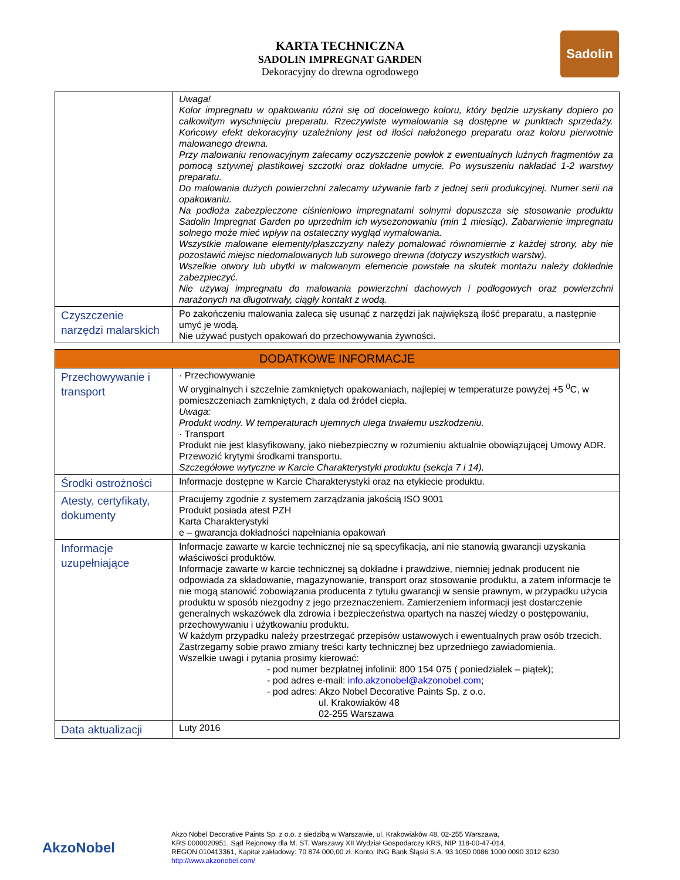Sadolin
KARTA TECHNICZNA
SADOLIN IMPREGNAT GARDEN
Dekoracyjny do drewna ogrodowego
| | Uwaga! Kolor impregnatu w opakowaniu różni się od docelowego koloru, który będzie uzyskany dopiero po całkowitym wyschnięciu preparatu. Rzeczywiste wymalowania są dostępne w punktach sprzedaży. Końcowy efekt dekoracyjny uzależniony jest od ilości nałożonego preparatu oraz koloru pierwotnie malowanego drewna. Przy malowaniu renowacyjnym zalecamy oczyszczenie powłok z ewentualnych luźnych fragmentów za pomocą sztywnej plastikowej szczotki oraz dokładne umycie. Po wysuszeniu nakładać 1-2 warstwy preparatu. Do malowania dużych powierzchni zalecamy używanie farb z jednej serii produkcyjnej. Numer serii na opakowaniu. Na podłoża zabezpieczone ciśnieniowo impregnatami solnymi dopuszcza się stosowanie produktu Sadolin Impregnat Garden po uprzednim ich wysezonowaniu (min 1 miesiąc). Zabarwienie impregnatu solnego może mieć wpływ na ostateczny wygląd wymalowania. Wszystkie malowane elementy/płaszczyzny należy pomalować równomiernie z każdej strony, aby nie pozostawić miejsc niedomalowanych lub surowego drewna (dotyczy wszystkich warstw). Wszelkie otwory lub ubytki w malowanym elemencie powstałe na skutek montażu należy dokładnie zabezpieczyć. Nie używaj impregnatu do malowania powierzchni dachowych i podłogowych oraz powierzchni narażonych na długotrwały, ciągły kontakt z wodą. |
| Czyszczenie narzędzi malarskich | Po zakończeniu malowania zaleca się usunąć z narzędzi jak największą ilość preparatu, a następnie umyć je wodą. Nie używać pustych opakowań do przechowywania żywności. |
| DODATKOWE INFORMACJE | |
| Przechowywanie i transport | · Przechowywanie W oryginalnych i szczelnie zamkniętych opakowaniach, najlepiej w temperaturze powyżej +5 <sup>0</sup>C, w pomieszczeniach zamkniętych, z dala od źródeł ciepła. Uwaga: Produkt wodny. W temperaturach ujemnych ulega trwałemu uszkodzeniu. · Transport Produkt nie jest klasyfikowany, jako niebezpieczny w rozumieniu aktualnie obowiązującej Umowy ADR. Przewozić krytymi środkami transportu. Szczegółowe wytyczne w Karcie Charakterystyki produktu (sekcja 7 i 14). |
| Środki ostrożności | Informacje dostępne w Karcie Charakterystyki oraz na etykiecie produktu. |
| Atesty, certyfikaty, dokumenty | Pracujemy zgodnie z systemem zarządzania jakością ISO 9001 Produkt posiada atest PZH Karta Charakterystyki e – gwarancja dokładności napełniania opakowań |
| Informacje uzupełniające | Informacje zawarte w karcie technicznej nie są specyfikacją, ani nie stanowią gwarancji uzyskania właściwości produktów. Informacje zawarte w karcie technicznej są dokładne i prawdziwe, niemniej jednak producent nie odpowiada za składowanie, magazynowanie, transport oraz stosowanie produktu, a zatem informacje te nie mogą stanowić zobowiązania producenta z tytułu gwarancji w sensie prawnym, w przypadku użycia produktu w sposób niezgodny z jego przeznaczeniem. Zamierzeniem informacji jest dostarczenie generalnych wskazówek dla zdrowia i bezpieczeństwa opartych na naszej wiedzy o postępowaniu, przechowywaniu i użytkowaniu produktu. W każdym przypadku należy przestrzegać przepisów ustawowych i ewentualnych praw osób trzecich. Zastrzegamy sobie prawo zmiany treści karty technicznej bez uprzedniego zawiadomienia. Wszelkie uwagi i pytania prosimy kierować: - pod numer bezpłatnej infolinii: 800 154 075 ( poniedziałek – piątek); - pod adres e-mail: info.akzonobel@akzonobel.com ; - pod adres: Akzo Nobel Decorative Paints Sp. z o.o. ul. Krakowiaków 48 02-255 Warszawa |
| Data aktualizacji | Luty 2016 |
AkzoNobel
Akzo Nobel Decorative Paints Sp. z o.o. z siedzibą w Warszawie, ul. Krakowiaków 48, 02-255 Warszawa,
KRS 0000020951, Sąd Rejonowy dla M. ST. Warszawy XII Wydział Gospodarczy KRS, NIP 118-00-47-014,
REGON 010413361, Kapitał zakładowy: 70 874 000,00 zł. Konto: ING Bank Śląski S.A. 93 1050 0086 1000 0090 3012 6230
http://www.akzonobel.com/